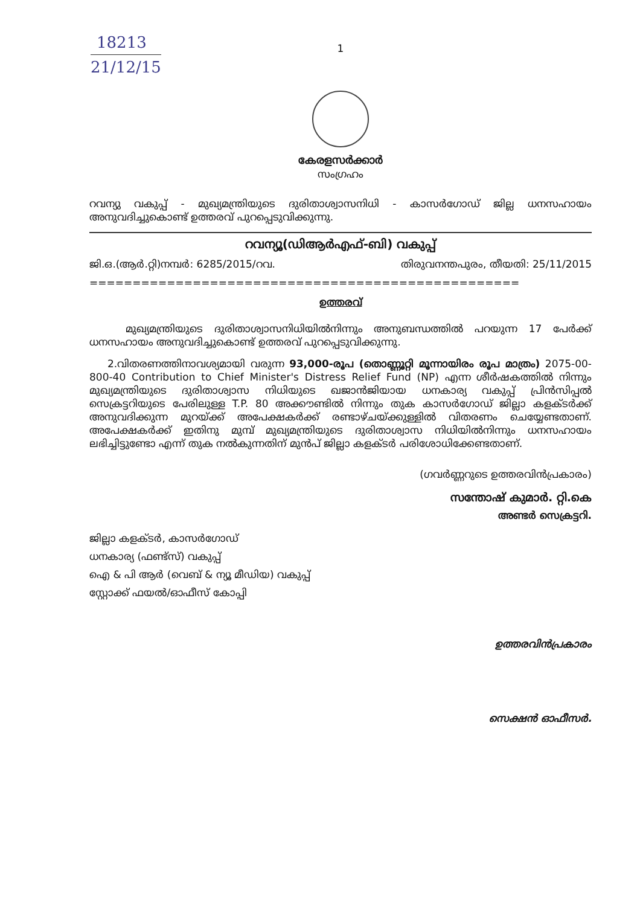18213
21/12/15
1
കേരളസർക്കാർ
സംഗ്രഹം
റവന്യു വകുപ്പ് - മുഖ്യമന്ത്രിയുടെ ദുരിതാശ്വാസനിധി - കാസർഗോഡ് ജില്ല ധനസഹായം അനുവദിച്ചുകൊണ്ട് ഉത്തരവ് പുറപ്പെടുവിക്കുന്നു.
റവന്യൂ(ഡിആർഎഫ്-ബി) വകുപ്പ്
ജി.ഒ.(ആർ.റ്റി)നമ്പർ: 6285/2015/റവ. തിരുവനന്തപുരം, തീയതി: 25/11/2015
==================================================
ഉത്തരവ്
മുഖ്യമന്ത്രിയുടെ ദുരിതാശ്വാസനിധിയിൽനിന്നും അനുബന്ധത്തിൽ പറയുന്ന 17 പേർക്ക് ധനസഹായം അനുവദിച്ചുകൊണ്ട് ഉത്തരവ് പുറപ്പെടുവിക്കുന്നു.
2.വിതരണത്തിനാവശ്യമായി വരുന്ന 93,000-രൂപ (തൊണ്ണൂറ്റി മൂന്നായിരം രൂപ മാത്രം) 2075-00-800-40 Contribution to Chief Minister's Distress Relief Fund (NP) എന്ന ശീർഷകത്തിൽ നിന്നും മുഖ്യമന്ത്രിയുടെ ദുരിതാശ്വാസ നിധിയുടെ ഖജാൻജിയായ ധനകാര്യ വകുപ്പ് പ്രിൻസിപ്പൽ സെക്രട്ടറിയുടെ പേരിലുള്ള T.P. 80 അക്കൗണ്ടിൽ നിന്നും തുക കാസർഗോഡ് ജില്ലാ കളക്ടർക്ക് അനുവദിക്കുന്ന മുറയ്ക്ക് അപേക്ഷകർക്ക് രണ്ടാഴ്ചയ്ക്കുള്ളിൽ വിതരണം ചെയ്യേണ്ടതാണ്. അപേക്ഷകർക്ക് ഇതിനു മുമ്പ് മുഖ്യമന്ത്രിയുടെ ദുരിതാശ്വാസ നിധിയിൽനിന്നും ധനസഹായം ലഭിച്ചിട്ടുണ്ടോ എന്ന് തുക നൽകുന്നതിന് മുൻപ് ജില്ലാ കളക്ടർ പരിശോധിക്കേണ്ടതാണ്.
(ഗവർണ്ണറുടെ ഉത്തരവിൻപ്രകാരം)
സന്തോഷ് കുമാർ. റ്റി.കെ
അണ്ടർ സെക്രട്ടറി.
ജില്ലാ കളക്ടർ, കാസർഗോഡ്
ധനകാര്യ (ഫണ്ട്സ്) വകുപ്പ്
ഐ & പി ആർ (വെബ് & ന്യൂ മീഡിയ) വകുപ്പ്
സ്റ്റോക്ക് ഫയൽ/ഓഫീസ് കോപ്പി
ഉത്തരവിൻപ്രകാരം
സെക്ഷൻ ഓഫീസർ.